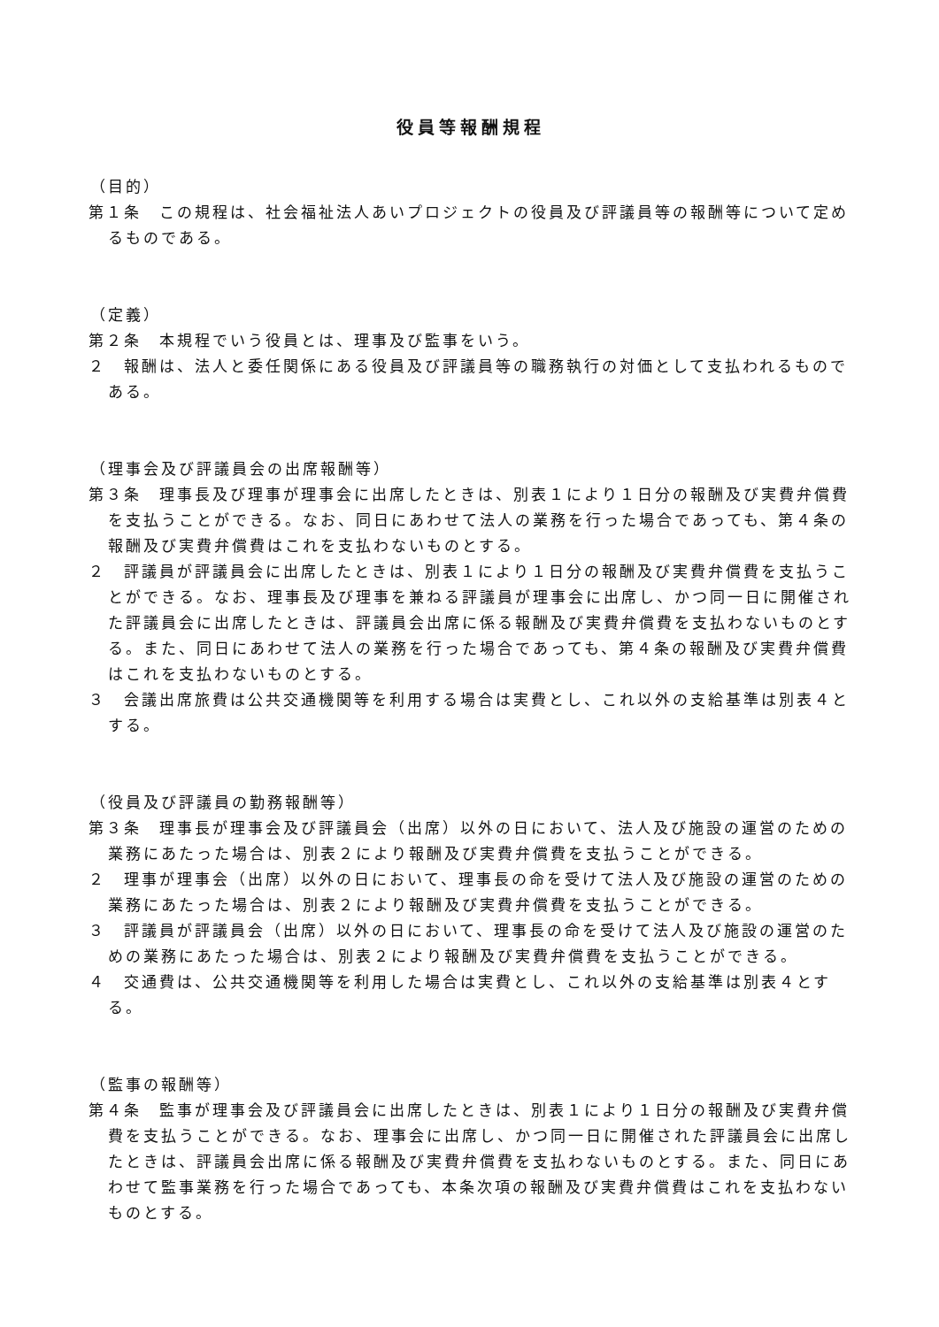役員等報酬規程
（目的）
第１条　この規程は、社会福祉法人あいプロジェクトの役員及び評議員等の報酬等について定めるものである。
（定義）
第２条　本規程でいう役員とは、理事及び監事をいう。
２　報酬は、法人と委任関係にある役員及び評議員等の職務執行の対価として支払われるものである。
（理事会及び評議員会の出席報酬等）
第３条　理事長及び理事が理事会に出席したときは、別表１により１日分の報酬及び実費弁償費を支払うことができる。なお、同日にあわせて法人の業務を行った場合であっても、第４条の報酬及び実費弁償費はこれを支払わないものとする。
２　評議員が評議員会に出席したときは、別表１により１日分の報酬及び実費弁償費を支払うことができる。なお、理事長及び理事を兼ねる評議員が理事会に出席し、かつ同一日に開催された評議員会に出席したときは、評議員会出席に係る報酬及び実費弁償費を支払わないものとする。また、同日にあわせて法人の業務を行った場合であっても、第４条の報酬及び実費弁償費はこれを支払わないものとする。
３　会議出席旅費は公共交通機関等を利用する場合は実費とし、これ以外の支給基準は別表４とする。
（役員及び評議員の勤務報酬等）
第３条　理事長が理事会及び評議員会（出席）以外の日において、法人及び施設の運営のための業務にあたった場合は、別表２により報酬及び実費弁償費を支払うことができる。
２　理事が理事会（出席）以外の日において、理事長の命を受けて法人及び施設の運営のための業務にあたった場合は、別表２により報酬及び実費弁償費を支払うことができる。
３　評議員が評議員会（出席）以外の日において、理事長の命を受けて法人及び施設の運営のための業務にあたった場合は、別表２により報酬及び実費弁償費を支払うことができる。
４　交通費は、公共交通機関等を利用した場合は実費とし、これ以外の支給基準は別表４とする。
（監事の報酬等）
第４条　監事が理事会及び評議員会に出席したときは、別表１により１日分の報酬及び実費弁償費を支払うことができる。なお、理事会に出席し、かつ同一日に開催された評議員会に出席したときは、評議員会出席に係る報酬及び実費弁償費を支払わないものとする。また、同日にあわせて監事業務を行った場合であっても、本条次項の報酬及び実費弁償費はこれを支払わないものとする。